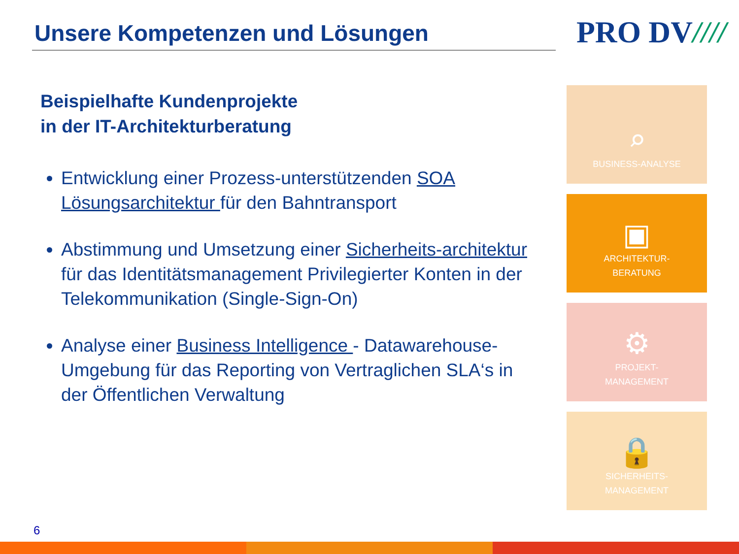Unsere Kompetenzen und Lösungen
PRO DV////
Beispielhafte Kundenprojekte
in der IT-Architekturberatung
Entwicklung einer Prozess-unterstützenden SOA Lösungsarchitektur für den Bahntransport
Abstimmung und Umsetzung einer Sicherheits-architektur für das Identitätsmanagement Privilegierter Konten in der Telekommunikation (Single-Sign-On)
Analyse einer Business Intelligence - Datawarehouse-Umgebung für das Reporting von Vertraglichen SLA‘s in der Öffentlichen Verwaltung
⌕
BUSINESS-ANALYSE
▣
ARCHITEKTUR-
BERATUNG
⚙
PROJEKT-
MANAGEMENT
🔒
SICHERHEITS-
MANAGEMENT
6